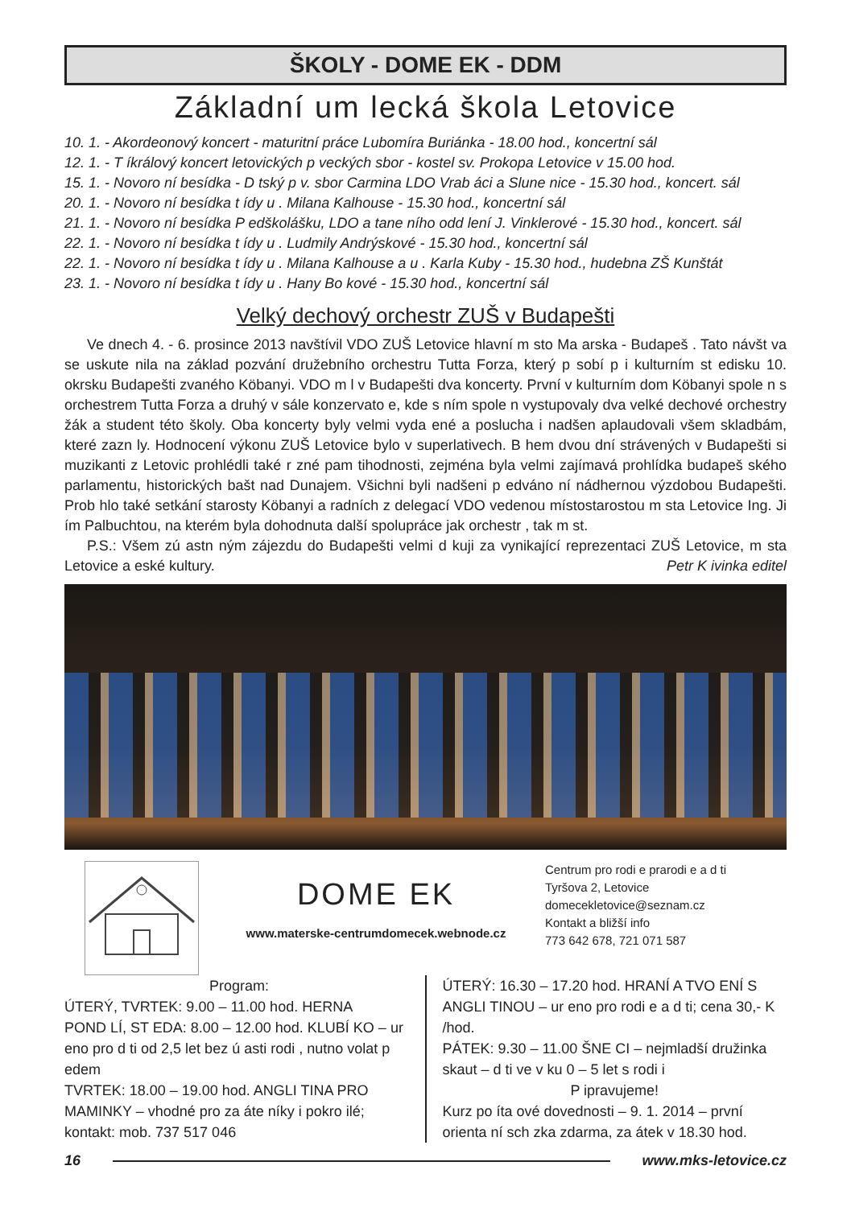ŠKOLY - DOME EK - DDM
Základní um lecká škola Letovice
10. 1. - Akordeonový koncert - maturitní práce Lubomíra Buriánka - 18.00 hod., koncertní sál
12. 1. - T íkrálový koncert letovických p veckých sbor - kostel sv. Prokopa Letovice v 15.00 hod.
15. 1. - Novoro ní besídka - D tský p v. sbor Carmina LDO Vrab áci a Slune nice - 15.30 hod., koncert. sál
20. 1. - Novoro ní besídka t ídy u . Milana Kalhouse - 15.30 hod., koncertní sál
21. 1. - Novoro ní besídka P edškolášku, LDO a tane ního odd lení J. Vinklerové - 15.30 hod., koncert. sál
22. 1. - Novoro ní besídka t ídy u . Ludmily Andrýskové - 15.30 hod., koncertní sál
22. 1. - Novoro ní besídka t ídy u . Milana Kalhouse a u . Karla Kuby - 15.30 hod., hudebna ZŠ Kunštát
23. 1. - Novoro ní besídka t ídy u . Hany Bo kové - 15.30 hod., koncertní sál
Velký dechový orchestr ZUŠ v Budapešti
Ve dnech 4. - 6. prosince 2013 navštívil VDO ZUŠ Letovice hlavní m sto Ma arska - Budapeš . Tato návšt va se uskute nila na základ pozvání družebního orchestru Tutta Forza, který p sobí p i kulturním st edisku 10. okrsku Budapešti zvaného Köbanyi. VDO m l v Budapešti dva koncerty. První v kulturním dom Köbanyi spole n s orchestrem Tutta Forza a druhý v sále konzervato e, kde s ním spole n vystupovaly dva velké dechové orchestry žák a student této školy. Oba koncerty byly velmi vyda ené a posluchа i nadšen aplaudovali všem skladbám, které zazn ly. Hodnocení výkonu ZUŠ Letovice bylo v superlativech. B hem dvou dní strávených v Budapešti si muzikanti z Letovic prohlédli také r zné pam tihodnosti, zejména byla velmi zajímavá prohlídka budapeš ského parlamentu, historických bašt nad Dunajem. Všichni byli nadšeni p edváno ní nádhernou výzdobou Budapešti. Prob hlo také setkání starosty Köbanyi a radních z delegací VDO vedenou místostarostou m sta Letovice Ing. Ji ím Palbuchtou, na kterém byla dohodnuta další spolupráce jak orchestr , tak m st.
P.S.: Všem zú astn ným zájezdu do Budapešti velmi d kuji za vynikající reprezentaci ZUŠ Letovice, m sta Letovice a eské kultury. Petr K ivinka editel
DOME EK
www.materske-centrumdomecek.webnode.cz
Centrum pro rodi e prarodi e a d ti
Tyršova 2, Letovice
domecekletovice@seznam.cz
Kontakt a bližší info
773 642 678, 721 071 587
Program:
ÚTERÝ, TVRTEK: 9.00 – 11.00 hod. HERNA
POND LÍ, ST EDA: 8.00 – 12.00 hod. KLUBÍ KO – ur eno pro d ti od 2,5 let bez ú asti rodi , nutno volat p edem
TVRTEK: 18.00 – 19.00 hod. ANGLI TINA PRO MAMINKY – vhodné pro za áte níky i pokro ilé; kontakt: mob. 737 517 046
ÚTERÝ: 16.30 – 17.20 hod. HRANÍ A TVO ENÍ S ANGLI TINOU – ur eno pro rodi e a d ti; cena 30,- K /hod.
PÁTEK: 9.30 – 11.00 ŠNE CI – nejmladší družinka skaut – d ti ve v ku 0 – 5 let s rodi i
P ipravujeme!
Kurz po íta ové dovednosti – 9. 1. 2014 – první orienta ní sch zka zdarma, za átek v 18.30 hod.
16 www.mks-letovice.cz